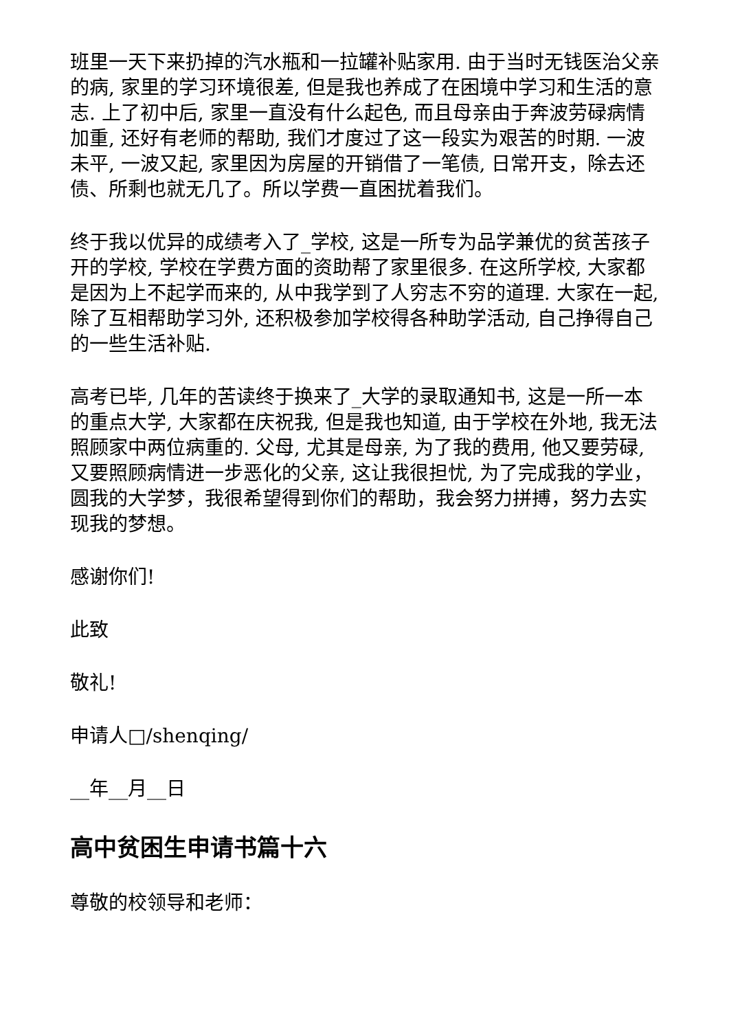班里一天下来扔掉的汽水瓶和一拉罐补贴家用. 由于当时无钱医治父亲的病, 家里的学习环境很差, 但是我也养成了在困境中学习和生活的意志. 上了初中后, 家里一直没有什么起色, 而且母亲由于奔波劳碌病情加重, 还好有老师的帮助, 我们才度过了这一段实为艰苦的时期. 一波未平, 一波又起, 家里因为房屋的开销借了一笔债, 日常开支，除去还债、所剩也就无几了。所以学费一直困扰着我们。
终于我以优异的成绩考入了_学校, 这是一所专为品学兼优的贫苦孩子开的学校, 学校在学费方面的资助帮了家里很多. 在这所学校, 大家都是因为上不起学而来的, 从中我学到了人穷志不穷的道理. 大家在一起, 除了互相帮助学习外, 还积极参加学校得各种助学活动, 自己挣得自己的一些生活补贴.
高考已毕, 几年的苦读终于换来了_大学的录取通知书, 这是一所一本的重点大学, 大家都在庆祝我, 但是我也知道, 由于学校在外地, 我无法照顾家中两位病重的. 父母, 尤其是母亲, 为了我的费用, 他又要劳碌, 又要照顾病情进一步恶化的父亲, 这让我很担忧, 为了完成我的学业，圆我的大学梦，我很希望得到你们的帮助，我会努力拼搏，努力去实现我的梦想。
感谢你们!
此致
敬礼!
申请人□/shenqing/
__年__月__日
高中贫困生申请书篇十六
尊敬的校领导和老师：